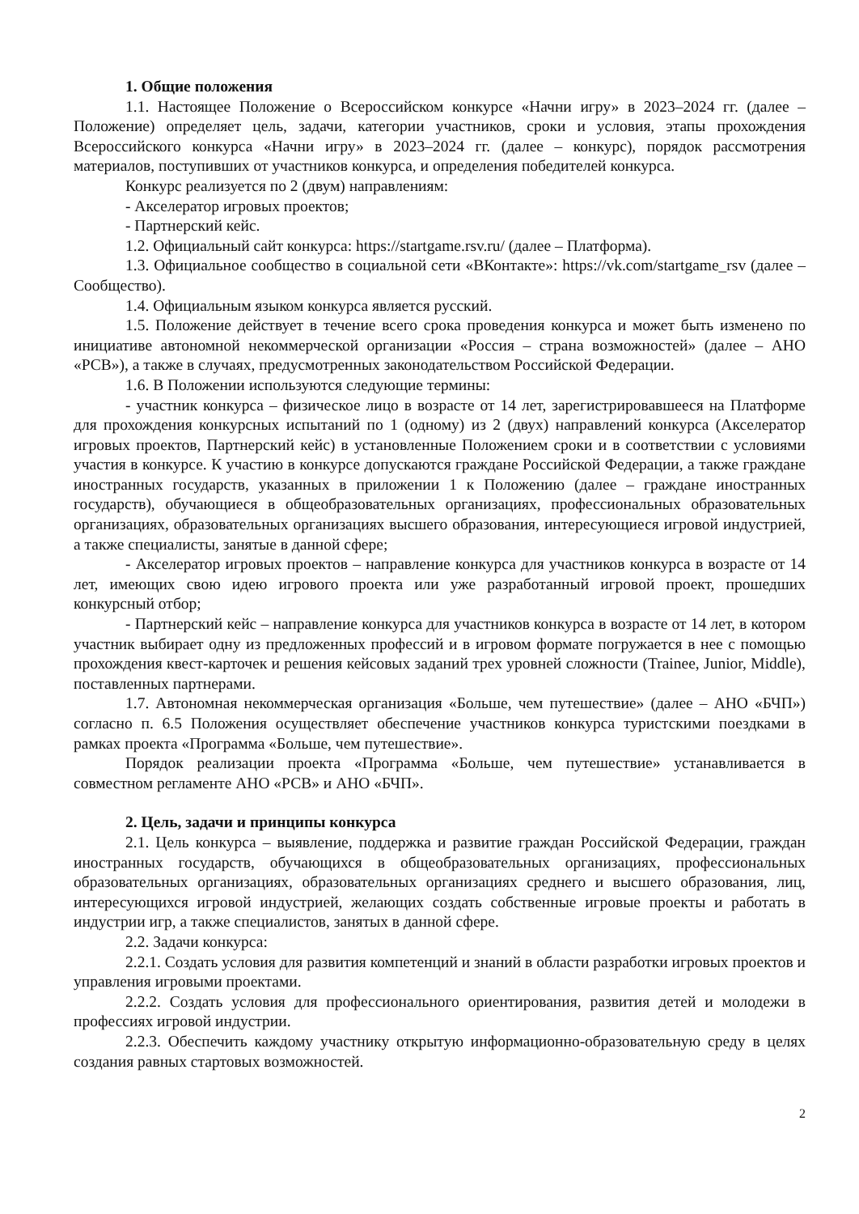1. Общие положения
1.1. Настоящее Положение о Всероссийском конкурсе «Начни игру» в 2023–2024 гг. (далее – Положение) определяет цель, задачи, категории участников, сроки и условия, этапы прохождения Всероссийского конкурса «Начни игру» в 2023–2024 гг. (далее – конкурс), порядок рассмотрения материалов, поступивших от участников конкурса, и определения победителей конкурса.
Конкурс реализуется по 2 (двум) направлениям:
- Акселератор игровых проектов;
- Партнерский кейс.
1.2. Официальный сайт конкурса: https://startgame.rsv.ru/ (далее – Платформа).
1.3. Официальное сообщество в социальной сети «ВКонтакте»: https://vk.com/startgame_rsv (далее – Сообщество).
1.4. Официальным языком конкурса является русский.
1.5. Положение действует в течение всего срока проведения конкурса и может быть изменено по инициативе автономной некоммерческой организации «Россия – страна возможностей» (далее – АНО «РСВ»), а также в случаях, предусмотренных законодательством Российской Федерации.
1.6. В Положении используются следующие термины:
- участник конкурса – физическое лицо в возрасте от 14 лет, зарегистрировавшееся на Платформе для прохождения конкурсных испытаний по 1 (одному) из 2 (двух) направлений конкурса (Акселератор игровых проектов, Партнерский кейс) в установленные Положением сроки и в соответствии с условиями участия в конкурсе. К участию в конкурсе допускаются граждане Российской Федерации, а также граждане иностранных государств, указанных в приложении 1 к Положению (далее – граждане иностранных государств), обучающиеся в общеобразовательных организациях, профессиональных образовательных организациях, образовательных организациях высшего образования, интересующиеся игровой индустрией, а также специалисты, занятые в данной сфере;
- Акселератор игровых проектов – направление конкурса для участников конкурса в возрасте от 14 лет, имеющих свою идею игрового проекта или уже разработанный игровой проект, прошедших конкурсный отбор;
- Партнерский кейс – направление конкурса для участников конкурса в возрасте от 14 лет, в котором участник выбирает одну из предложенных профессий и в игровом формате погружается в нее с помощью прохождения квест-карточек и решения кейсовых заданий трех уровней сложности (Trainee, Junior, Middle), поставленных партнерами.
1.7. Автономная некоммерческая организация «Больше, чем путешествие» (далее – АНО «БЧП») согласно п. 6.5 Положения осуществляет обеспечение участников конкурса туристскими поездками в рамках проекта «Программа «Больше, чем путешествие».
Порядок реализации проекта «Программа «Больше, чем путешествие» устанавливается в совместном регламенте АНО «РСВ» и АНО «БЧП».
2. Цель, задачи и принципы конкурса
2.1. Цель конкурса – выявление, поддержка и развитие граждан Российской Федерации, граждан иностранных государств, обучающихся в общеобразовательных организациях, профессиональных образовательных организациях, образовательных организациях среднего и высшего образования, лиц, интересующихся игровой индустрией, желающих создать собственные игровые проекты и работать в индустрии игр, а также специалистов, занятых в данной сфере.
2.2. Задачи конкурса:
2.2.1. Создать условия для развития компетенций и знаний в области разработки игровых проектов и управления игровыми проектами.
2.2.2. Создать условия для профессионального ориентирования, развития детей и молодежи в профессиях игровой индустрии.
2.2.3. Обеспечить каждому участнику открытую информационно-образовательную среду в целях создания равных стартовых возможностей.
2